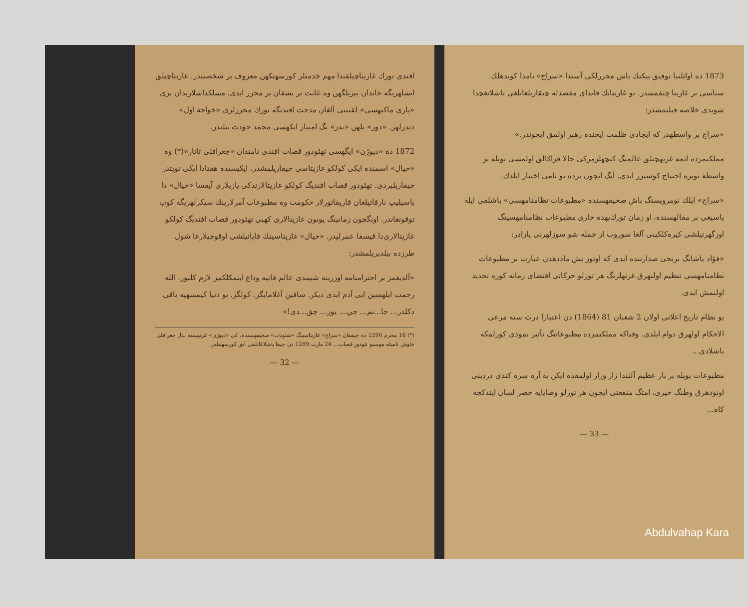1873 ده اوائلنبا توفيق بيكنك باش محررلكي آستدا «سراج» نامدا كوندهلك سياسى بر غازيتا چيقمشدر. بو غازيتانك قاىداى مقصدله چيقاريلغانلغى باشلانغچدا شوندى خلاصه قيلنمشدر:
«سراج بر واسطهدر كه ايجادى ظلمت ايچنده رهبر اولمق ايچوندر.»
مملكتمزده ايمه غزتهچيلق عالمنگ كيچهلرمزكي حالا قراكالق اولمسى بويله بر واسطهٔ نويره احتياج كوسترر ايدى. آنگ ايچون برده بو نامى اختيار ايلدك.
«سراج» ايلك نومرويسنگ باش صحيفهسنده «مطبوعات نظامنامهسى» باشلقى ايله ياسيغى بر مقالهسنده، او زمان تورك‌يهده جارى مطبوعات نظامنامهسينگ اوزگهرتيلشى كيره‌كلكينى آلغا سوروب از جمله شو سوزلهرنى يازادر:
«فؤاد پاشانگ برنجى صدارتنده ايدى كه اوتوز بش ماددهدن عبارت بر مطبوعات نظامنامهسى تنظيم اولنهرق غزتهلرنگ هر تورلو حركاتى اقتضاى زمانه كوره تحديد اولنمش ايدى.
بو نظام تاريخ اعلانى اولان 2 شعبان 81 (1864) دن اعتبارا درت سنه مرعى الاحكام اولهرق دوام ايلدى. وقتاكه مملكتمزده مطبوعاتنگ تأثير نموذى كورلمكه باشلادى...
مطبوعات بويله بر بار عظيم آلتندا زار وزار اولمقده ايكن يه آره سره كندى دردينى اونودهرق وطنگ خيرى، امتگ منفعتى ايچون هر تورلو وصايايه حصر لسان ايتدكچه كاه...
— 33 —
افندى تورك غازيتاچيلقندا مهم خدمتلر كورسهتكهن معروف بر شخصيتدر. غازيتاچيلق ايشلهريگه جاندان بيريلگهن وه غايت بر يشقان بر مجرر ايدى. مسلكداشلاريدان برى «پارى ماكنهسى» لقبينى آلغان مدحت افنديگه تورك محررلرى «خواجهٔ اول» ديدرلهر. «دور» بلهن «بدر» نگ امتياز ايكهسى محمد جودت بيلندر.
1872 ده «ديوژن» ايگهسى تهئودور قصاب افندى نامندان «جغرافلى تاتار»(*) وه «خيال» اسمنده ايكى كولكو غازيتاسى چيقاريلمشدر. ايكيسىده هفتادا ايكى نوبتدر چيقاريلبردى. تهئودور قصاب افنديگ كولكو غازيتالارندكى يازيلارى آيقسا «خيال» دا ياسيليپ نارقاتيلغان قاريقاتورلار حكومت وه مطبوعات آمرلارينك سيكرلهريگه كوپ توقونغاندر. اونگچون زمانينگ يونون غازيتالارى كهبى تهئودور قصاب افنديگ كولكو غازيتالارى‌دا قيسقا عمرليدر. «خيال» غازيتاسينك قاپاتيلشى اوقوچيلارغا شول طرزده بيلديريلمشدر:
«آلديغمز بر احترامنامه اوزرينه شيمدى عالم فانيه وداع ايتمكلكمز لازم كلبور. الله رحمت ايلهسين ايى آدم ايدى ديكر. ساقين آغلامايگز. كولگز. بو دنيا كيمسهيه باقى دكلدر... جا...نم... جي... يور... چق...دى!»
(*) 16 محرم 1290 ده چيققان «سراج» غازيتاسينگ «شئونات» صحيفهسنده، كى «ديوژن» غزتهسنه بدل جغرافلى چاوش ناميله موسيو تئودور قصاب... 24 مارت 1289 دن چيقا باشلاغانلقى آنق كورسهتيلدر.
— 32 —
Abdulvahap Kara